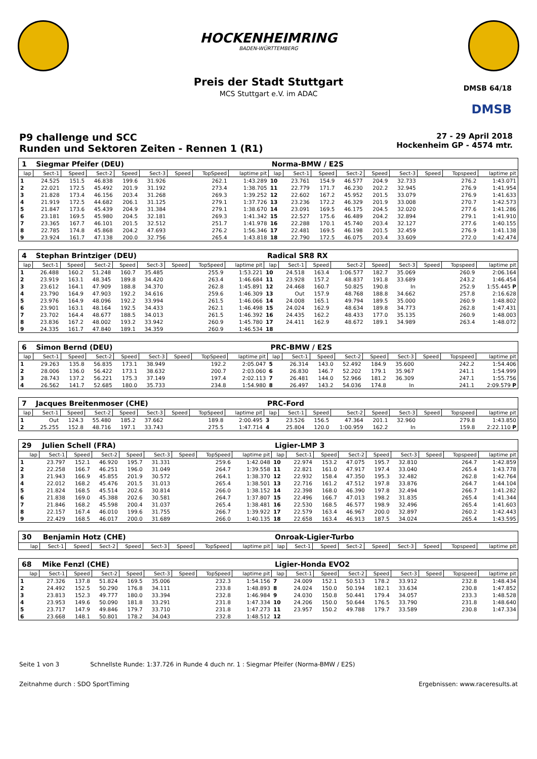HOCKENHEIMRING
BADEN-WÜRTTEMBERG
Preis der Stadt Stuttgart
MCS Stuttgart e.V. im ADAC
DMSB 64/18
DMSB
P9 challenge und SCC
Runden und Sektoren Zeiten - Rennen 1 (R1)
27 - 29 April 2018
Hockenheim GP - 4574 mtr.
| 1 | Siegmar Pfeifer (DEU) | | | | | | | | Norma-BMW / E2S | | | | | | | | |
| lap | Sect-1 | Speed | Sect-2 | Speed | Sect-3 | Speed | TopSpeed | laptime pit | lap | Sect-1 | Speed | Sect-2 | Speed | Sect-3 | Speed | Topspeed | laptime pit |
| 1 | 24.525 | 151.5 | 46.838 | 199.6 | 31.926 | | 262.1 | 1:43.289 | 10 | 23.761 | 154.9 | 46.577 | 204.9 | 32.733 | | 276.2 | 1:43.071 |
| 2 | 22.021 | 172.5 | 45.492 | 201.9 | 31.192 | | 273.4 | 1:38.705 | 11 | 22.779 | 171.7 | 46.230 | 202.2 | 32.945 | | 276.9 | 1:41.954 |
| 3 | 21.828 | 173.4 | 46.156 | 203.4 | 31.268 | | 269.3 | 1:39.252 | 12 | 22.602 | 167.2 | 45.952 | 201.5 | 33.079 | | 276.9 | 1:41.633 |
| 4 | 21.919 | 172.5 | 44.682 | 206.1 | 31.125 | | 279.1 | 1:37.726 | 13 | 23.236 | 172.2 | 46.329 | 201.9 | 33.008 | | 270.7 | 1:42.573 |
| 5 | 21.847 | 173.6 | 45.439 | 204.9 | 31.384 | | 279.1 | 1:38.670 | 14 | 23.091 | 169.5 | 46.175 | 204.5 | 32.020 | | 277.6 | 1:41.286 |
| 6 | 23.181 | 169.5 | 45.980 | 204.5 | 32.181 | | 269.3 | 1:41.342 | 15 | 22.527 | 175.6 | 46.489 | 204.2 | 32.894 | | 279.1 | 1:41.910 |
| 7 | 23.365 | 167.7 | 46.101 | 201.5 | 32.512 | | 251.7 | 1:41.978 | 16 | 22.288 | 170.1 | 45.740 | 203.4 | 32.127 | | 277.6 | 1:40.155 |
| 8 | 22.785 | 174.8 | 45.868 | 204.2 | 47.693 | | 276.2 | 1:56.346 | 17 | 22.481 | 169.5 | 46.198 | 201.5 | 32.459 | | 276.9 | 1:41.138 |
| 9 | 23.924 | 161.7 | 47.138 | 200.0 | 32.756 | | 265.4 | 1:43.818 | 18 | 22.790 | 172.5 | 46.075 | 203.4 | 33.609 | | 272.0 | 1:42.474 |
| 4 | Stephan Brintziger (DEU) | | | | | | | | Radical SR8 RX | | | | | | | | |
| lap | Sect-1 | Speed | Sect-2 | Speed | Sect-3 | Speed | TopSpeed | laptime pit | lap | Sect-1 | Speed | Sect-2 | Speed | Sect-3 | Speed | Topspeed | laptime pit |
| 1 | 26.488 | 160.2 | 51.248 | 160.7 | 35.485 | | 255.9 | 1:53.221 | 10 | 24.518 | 163.4 | 1:06.577 | 182.7 | 35.069 | | 260.9 | 2:06.164 |
| 2 | 23.919 | 163.1 | 48.345 | 189.8 | 34.420 | | 263.4 | 1:46.684 | 11 | 23.928 | 157.2 | 48.837 | 191.8 | 33.689 | | 243.2 | 1:46.454 |
| 3 | 23.612 | 164.1 | 47.909 | 188.8 | 34.370 | | 262.8 | 1:45.891 | 12 | 24.468 | 160.7 | 50.825 | 190.8 | In | | 252.9 | 1:55.445 P |
| 4 | 23.790 | 164.9 | 47.903 | 192.2 | 34.616 | | 259.6 | 1:46.309 | 13 | Out | 157.9 | 48.768 | 188.8 | 34.662 | | 257.8 | 2:16.628 |
| 5 | 23.976 | 164.9 | 48.096 | 192.2 | 33.994 | | 261.5 | 1:46.066 | 14 | 24.008 | 165.1 | 49.794 | 189.5 | 35.000 | | 260.9 | 1:48.802 |
| 6 | 23.901 | 163.1 | 48.164 | 192.5 | 34.433 | | 262.1 | 1:46.498 | 15 | 24.024 | 162.9 | 48.634 | 189.8 | 34.773 | | 262.8 | 1:47.431 |
| 7 | 23.702 | 164.4 | 48.677 | 188.5 | 34.013 | | 261.5 | 1:46.392 | 16 | 24.435 | 162.2 | 48.433 | 177.0 | 35.135 | | 260.9 | 1:48.003 |
| 8 | 23.836 | 167.2 | 48.002 | 193.2 | 33.942 | | 260.9 | 1:45.780 | 17 | 24.411 | 162.9 | 48.672 | 189.1 | 34.989 | | 263.4 | 1:48.072 |
| 9 | 24.335 | 161.7 | 47.840 | 189.1 | 34.359 | | 260.9 | 1:46.534 | 18 | | | | | | | | |
| 6 | Simon Bernd (DEU) | | | | | | | | PRC-BMW / E2S | | | | | | | | |
| lap | Sect-1 | Speed | Sect-2 | Speed | Sect-3 | Speed | TopSpeed | laptime pit | lap | Sect-1 | Speed | Sect-2 | Speed | Sect-3 | Speed | Topspeed | laptime pit |
| 1 | 29.263 | 135.8 | 56.835 | 173.1 | 38.949 | | 192.2 | 2:05.047 | 5 | 26.314 | 143.0 | 52.492 | 184.9 | 35.600 | | 242.2 | 1:54.406 |
| 2 | 28.006 | 136.0 | 56.422 | 173.1 | 38.632 | | 200.7 | 2:03.060 | 6 | 26.830 | 146.7 | 52.202 | 179.1 | 35.967 | | 241.1 | 1:54.999 |
| 3 | 28.743 | 137.2 | 56.221 | 175.3 | 37.149 | | 197.4 | 2:02.113 | 7 | 26.481 | 144.0 | 52.966 | 181.2 | 36.309 | | 247.1 | 1:55.756 |
| 4 | 26.562 | 141.7 | 52.685 | 180.0 | 35.733 | | 234.8 | 1:54.980 | 8 | 26.497 | 143.2 | 54.036 | 174.8 | In | | 241.1 | 2:09.579 P |
| 7 | Jacques Breitenmoser (CHE) | | | | | | | | PRC-Ford | | | | | | | | |
| lap | Sect-1 | Speed | Sect-2 | Speed | Sect-3 | Speed | TopSpeed | laptime pit | lap | Sect-1 | Speed | Sect-2 | Speed | Sect-3 | Speed | Topspeed | laptime pit |
| 1 | Out | 124.3 | 55.480 | 185.2 | 37.662 | | 189.8 | 2:00.495 | 3 | 23.526 | 156.5 | 47.364 | 201.1 | 32.960 | | 279.8 | 1:43.850 |
| 2 | 25.255 | 152.8 | 48.716 | 197.1 | 33.743 | | 275.5 | 1:47.714 | 4 | 25.804 | 120.0 | 1:00.959 | 162.2 | In | | 159.8 | 2:22.110 P |
| 29 | Julien Schell (FRA) | | | | | | | | Ligier-LMP 3 | | | | | | | | |
| lap | Sect-1 | Speed | Sect-2 | Speed | Sect-3 | Speed | TopSpeed | laptime pit | lap | Sect-1 | Speed | Sect-2 | Speed | Sect-3 | Speed | Topspeed | laptime pit |
| 1 | 23.797 | 152.1 | 46.920 | 195.7 | 31.331 | | 259.6 | 1:42.048 | 10 | 22.974 | 153.2 | 47.075 | 195.7 | 32.810 | | 264.7 | 1:42.859 |
| 2 | 22.258 | 166.7 | 46.251 | 196.0 | 31.049 | | 264.7 | 1:39.558 | 11 | 22.821 | 161.0 | 47.917 | 197.4 | 33.040 | | 265.4 | 1:43.778 |
| 3 | 21.943 | 166.9 | 45.855 | 201.9 | 30.572 | | 264.1 | 1:38.370 | 12 | 22.932 | 158.4 | 47.350 | 195.3 | 32.482 | | 262.8 | 1:42.764 |
| 4 | 22.012 | 168.2 | 45.476 | 201.5 | 31.013 | | 265.4 | 1:38.501 | 13 | 22.716 | 161.2 | 47.512 | 197.8 | 33.876 | | 264.7 | 1:44.104 |
| 5 | 21.824 | 168.5 | 45.514 | 202.6 | 30.814 | | 266.0 | 1:38.152 | 14 | 22.398 | 168.0 | 46.390 | 197.8 | 32.494 | | 266.7 | 1:41.282 |
| 6 | 21.838 | 169.0 | 45.388 | 202.6 | 30.581 | | 264.7 | 1:37.807 | 15 | 22.496 | 166.7 | 47.013 | 198.2 | 31.835 | | 265.4 | 1:41.344 |
| 7 | 21.846 | 168.2 | 45.598 | 200.4 | 31.037 | | 265.4 | 1:38.481 | 16 | 22.530 | 168.5 | 46.577 | 198.9 | 32.496 | | 265.4 | 1:41.603 |
| 8 | 22.157 | 167.4 | 46.010 | 199.6 | 31.755 | | 266.7 | 1:39.922 | 17 | 22.579 | 163.4 | 46.967 | 200.0 | 32.897 | | 260.2 | 1:42.443 |
| 9 | 22.429 | 168.5 | 46.017 | 200.0 | 31.689 | | 266.0 | 1:40.135 | 18 | 22.658 | 163.4 | 46.913 | 187.5 | 34.024 | | 265.4 | 1:43.595 |
| 30 | Benjamin Hotz (CHE) | | | | | | | | Onroak-Ligier-Turbo | | | | | | | | |
| lap | Sect-1 | Speed | Sect-2 | Speed | Sect-3 | Speed | TopSpeed | laptime pit | lap | Sect-1 | Speed | Sect-2 | Speed | Sect-3 | Speed | Topspeed | laptime pit |
| 68 | Mike Fenzl (CHE) | | | | | | | | Ligier-Honda EVO2 | | | | | | | | |
| lap | Sect-1 | Speed | Sect-2 | Speed | Sect-3 | Speed | TopSpeed | laptime pit | lap | Sect-1 | Speed | Sect-2 | Speed | Sect-3 | Speed | Topspeed | laptime pit |
| 1 | 27.326 | 137.8 | 51.824 | 169.5 | 35.006 | | 232.3 | 1:54.156 | 7 | 24.009 | 152.1 | 50.513 | 178.2 | 33.912 | | 232.8 | 1:48.434 |
| 2 | 24.492 | 152.5 | 50.290 | 176.8 | 34.111 | | 233.8 | 1:48.893 | 8 | 24.024 | 150.0 | 50.194 | 182.1 | 33.634 | | 230.8 | 1:47.852 |
| 3 | 23.813 | 152.3 | 49.777 | 180.0 | 33.394 | | 232.8 | 1:46.984 | 9 | 24.030 | 150.8 | 50.441 | 179.4 | 34.057 | | 233.3 | 1:48.528 |
| 4 | 23.953 | 149.6 | 50.090 | 181.8 | 33.291 | | 231.8 | 1:47.334 | 10 | 24.206 | 150.0 | 50.644 | 176.5 | 33.790 | | 231.8 | 1:48.640 |
| 5 | 23.717 | 147.9 | 49.846 | 179.7 | 33.710 | | 231.8 | 1:47.273 | 11 | 23.957 | 150.2 | 49.788 | 179.7 | 33.589 | | 230.8 | 1:47.334 |
| 6 | 23.668 | 148.1 | 50.801 | 178.2 | 34.043 | | 232.8 | 1:48.512 | 12 | | | | | | | | |
Seite 1 von 3 Schnellste Runde: 1:37.726 in Runde 4 duch nr. 1 : Siegmar Pfeifer (Norma-BMW / E2S)
Zeitnahme durch : SDO SportTiming Ergebnissen: www.raceresults.at